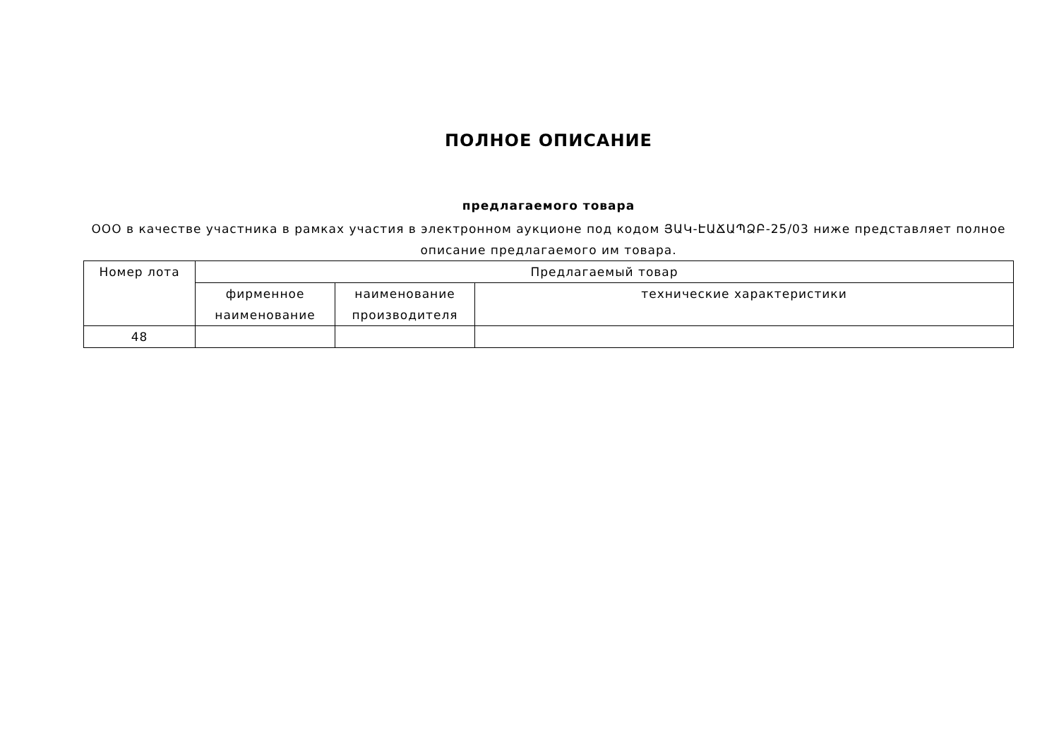ПОЛНОЕ ОПИСАНИЕ
предлагаемого товара
ООО в качестве участника в рамках участия в электронном аукционе под кодом ՅԱԿ-ԷԱՃԱՊՁԲ-25/03 ниже представляет полное описание предлагаемого им товара.
| Номер лота | Предлагаемый товар | | |
| --- | --- | --- | --- |
| | фирменное наименование | наименование производителя | технические характеристики |
| 48 | | | |